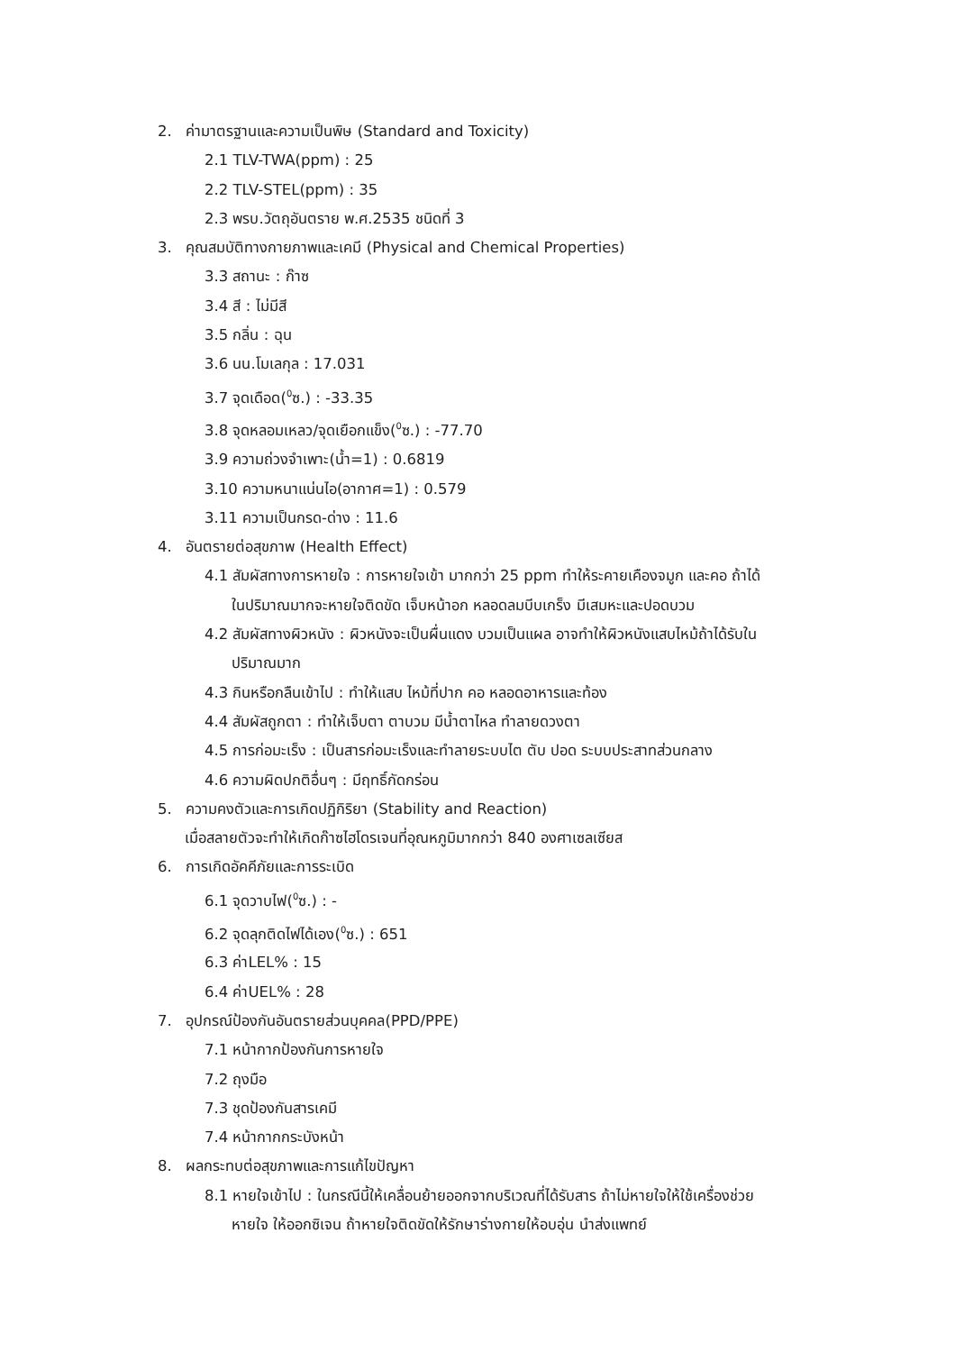2. ค่ามาตรฐานและความเป็นพิษ (Standard and Toxicity)
2.1 TLV-TWA(ppm) : 25
2.2 TLV-STEL(ppm) : 35
2.3 พรบ.วัตถุอันตราย พ.ศ.2535 ชนิดที่ 3
3. คุณสมบัติทางกายภาพและเคมี (Physical and Chemical Properties)
3.3 สถานะ : ก๊าซ
3.4 สี : ไม่มีสี
3.5 กลิ่น : ฉุน
3.6 นน.โมเลกุล : 17.031
3.7 จุดเดือด(<sup>0</sup>ซ.) : -33.35
3.8 จุดหลอมเหลว/จุดเยือกแข็ง(<sup>0</sup>ซ.) : -77.70
3.9 ความถ่วงจำเพาะ(น้ำ=1) : 0.6819
3.10 ความหนาแน่นไอ(อากาศ=1) : 0.579
3.11 ความเป็นกรด-ด่าง : 11.6
4. อันตรายต่อสุขภาพ (Health Effect)
4.1 สัมผัสทางการหายใจ : การหายใจเข้า มากกว่า 25 ppm ทำให้ระคายเคืองจมูก และคอ ถ้าได้
ในปริมาณมากจะหายใจติดขัด เจ็บหน้าอก หลอดลมบีบเกร็ง มีเสมหะและปอดบวม
4.2 สัมผัสทางผิวหนัง : ผิวหนังจะเป็นผื่นแดง บวมเป็นแผล อาจทำให้ผิวหนังแสบไหม้ถ้าได้รับใน
ปริมาณมาก
4.3 กินหรือกลืนเข้าไป : ทำให้แสบ ไหม้ที่ปาก คอ หลอดอาหารและท้อง
4.4 สัมผัสถูกตา : ทำให้เจ็บตา ตาบวม มีน้ำตาไหล ทำลายดวงตา
4.5 การก่อมะเร็ง : เป็นสารก่อมะเร็งและทำลายระบบไต ตับ ปอด ระบบประสาทส่วนกลาง
4.6 ความผิดปกติอื่นๆ : มีฤทธิ์กัดกร่อน
5. ความคงตัวและการเกิดปฏิกิริยา (Stability and Reaction)
เมื่อสลายตัวจะทำให้เกิดก๊าซไฮโดรเจนที่อุณหภูมิมากกว่า 840 องศาเซลเซียส
6. การเกิดอัคคีภัยและการระเบิด
6.1 จุดวาบไฟ(<sup>0</sup>ซ.) : -
6.2 จุดลุกติดไฟได้เอง(<sup>0</sup>ซ.) : 651
6.3 ค่าLEL% : 15
6.4 ค่าUEL% : 28
7. อุปกรณ์ป้องกันอันตรายส่วนบุคคล(PPD/PPE)
7.1 หน้ากากป้องกันการหายใจ
7.2 ถุงมือ
7.3 ชุดป้องกันสารเคมี
7.4 หน้ากากกระบังหน้า
8. ผลกระทบต่อสุขภาพและการแก้ไขปัญหา
8.1 หายใจเข้าไป : ในกรณีนี้ให้เคลื่อนย้ายออกจากบริเวณที่ได้รับสาร ถ้าไม่หายใจให้ใช้เครื่องช่วย
หายใจ ให้ออกซิเจน ถ้าหายใจติดขัดให้รักษาร่างกายให้อบอุ่น นำส่งแพทย์